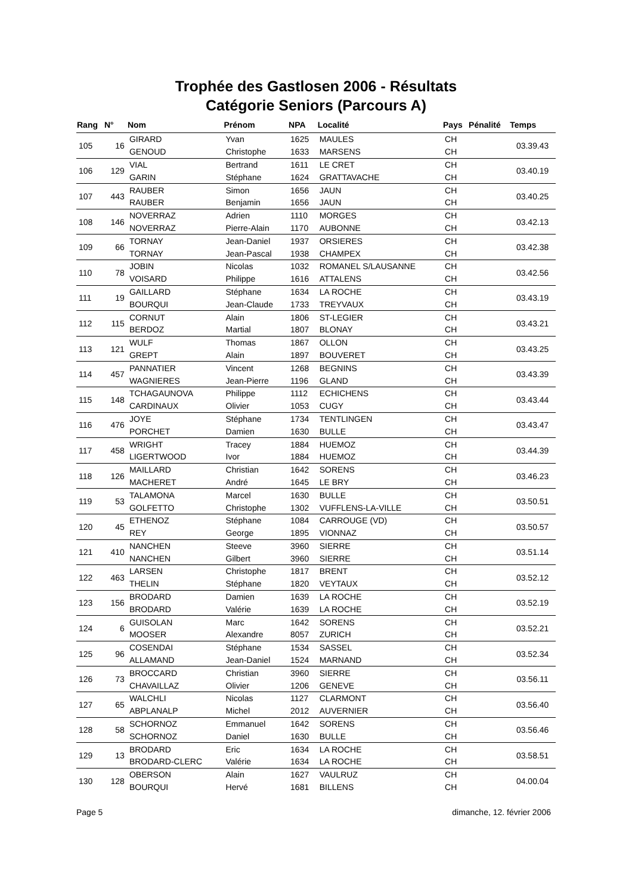Trophée des Gastlosen 2006 - Résultats
Catégorie Seniors (Parcours A)
| Rang | N° | Nom | Prénom | NPA | Localité | Pays | Pénalité | Temps |
| --- | --- | --- | --- | --- | --- | --- | --- | --- |
| 105 | 16 | GIRARD | Yvan | 1625 | MAULES | CH | | 03.39.43 |
| | | GENOUD | Christophe | 1633 | MARSENS | CH | | |
| 106 | 129 | VIAL | Bertrand | 1611 | LE CRET | CH | | 03.40.19 |
| | | GARIN | Stéphane | 1624 | GRATTAVACHE | CH | | |
| 107 | 443 | RAUBER | Simon | 1656 | JAUN | CH | | 03.40.25 |
| | | RAUBER | Benjamin | 1656 | JAUN | CH | | |
| 108 | 146 | NOVERRAZ | Adrien | 1110 | MORGES | CH | | 03.42.13 |
| | | NOVERRAZ | Pierre-Alain | 1170 | AUBONNE | CH | | |
| 109 | 66 | TORNAY | Jean-Daniel | 1937 | ORSIERES | CH | | 03.42.38 |
| | | TORNAY | Jean-Pascal | 1938 | CHAMPEX | CH | | |
| 110 | 78 | JOBIN | Nicolas | 1032 | ROMANEL S/LAUSANNE | CH | | 03.42.56 |
| | | VOISARD | Philippe | 1616 | ATTALENS | CH | | |
| 111 | 19 | GAILLARD | Stéphane | 1634 | LA ROCHE | CH | | 03.43.19 |
| | | BOURQUI | Jean-Claude | 1733 | TREYVAUX | CH | | |
| 112 | 115 | CORNUT | Alain | 1806 | ST-LEGIER | CH | | 03.43.21 |
| | | BERDOZ | Martial | 1807 | BLONAY | CH | | |
| 113 | 121 | WULF | Thomas | 1867 | OLLON | CH | | 03.43.25 |
| | | GREPT | Alain | 1897 | BOUVERET | CH | | |
| 114 | 457 | PANNATIER | Vincent | 1268 | BEGNINS | CH | | 03.43.39 |
| | | WAGNIERES | Jean-Pierre | 1196 | GLAND | CH | | |
| 115 | 148 | TCHAGAUNOVA | Philippe | 1112 | ECHICHENS | CH | | 03.43.44 |
| | | CARDINAUX | Olivier | 1053 | CUGY | CH | | |
| 116 | 476 | JOYE | Stéphane | 1734 | TENTLINGEN | CH | | 03.43.47 |
| | | PORCHET | Damien | 1630 | BULLE | CH | | |
| 117 | 458 | WRIGHT | Tracey | 1884 | HUEMOZ | CH | | 03.44.39 |
| | | LIGERTWOOD | Ivor | 1884 | HUEMOZ | CH | | |
| 118 | 126 | MAILLARD | Christian | 1642 | SORENS | CH | | 03.46.23 |
| | | MACHERET | André | 1645 | LE BRY | CH | | |
| 119 | 53 | TALAMONA | Marcel | 1630 | BULLE | CH | | 03.50.51 |
| | | GOLFETTO | Christophe | 1302 | VUFFLENS-LA-VILLE | CH | | |
| 120 | 45 | ETHENOZ | Stéphane | 1084 | CARROUGE (VD) | CH | | 03.50.57 |
| | | REY | George | 1895 | VIONNAZ | CH | | |
| 121 | 410 | NANCHEN | Steeve | 3960 | SIERRE | CH | | 03.51.14 |
| | | NANCHEN | Gilbert | 3960 | SIERRE | CH | | |
| 122 | 463 | LARSEN | Christophe | 1817 | BRENT | CH | | 03.52.12 |
| | | THELIN | Stéphane | 1820 | VEYTAUX | CH | | |
| 123 | 156 | BRODARD | Damien | 1639 | LA ROCHE | CH | | 03.52.19 |
| | | BRODARD | Valérie | 1639 | LA ROCHE | CH | | |
| 124 | 6 | GUISOLAN | Marc | 1642 | SORENS | CH | | 03.52.21 |
| | | MOOSER | Alexandre | 8057 | ZURICH | CH | | |
| 125 | 96 | COSENDAI | Stéphane | 1534 | SASSEL | CH | | 03.52.34 |
| | | ALLAMAND | Jean-Daniel | 1524 | MARNAND | CH | | |
| 126 | 73 | BROCCARD | Christian | 3960 | SIERRE | CH | | 03.56.11 |
| | | CHAVAILLAZ | Olivier | 1206 | GENEVE | CH | | |
| 127 | 65 | WALCHLI | Nicolas | 1127 | CLARMONT | CH | | 03.56.40 |
| | | ABPLANALP | Michel | 2012 | AUVERNIER | CH | | |
| 128 | 58 | SCHORNOZ | Emmanuel | 1642 | SORENS | CH | | 03.56.46 |
| | | SCHORNOZ | Daniel | 1630 | BULLE | CH | | |
| 129 | 13 | BRODARD | Eric | 1634 | LA ROCHE | CH | | 03.58.51 |
| | | BRODARD-CLERC | Valérie | 1634 | LA ROCHE | CH | | |
| 130 | 128 | OBERSON | Alain | 1627 | VAULRUZ | CH | | 04.00.04 |
| | | BOURQUI | Hervé | 1681 | BILLENS | CH | | |
Page 5 dimanche, 12. février 2006